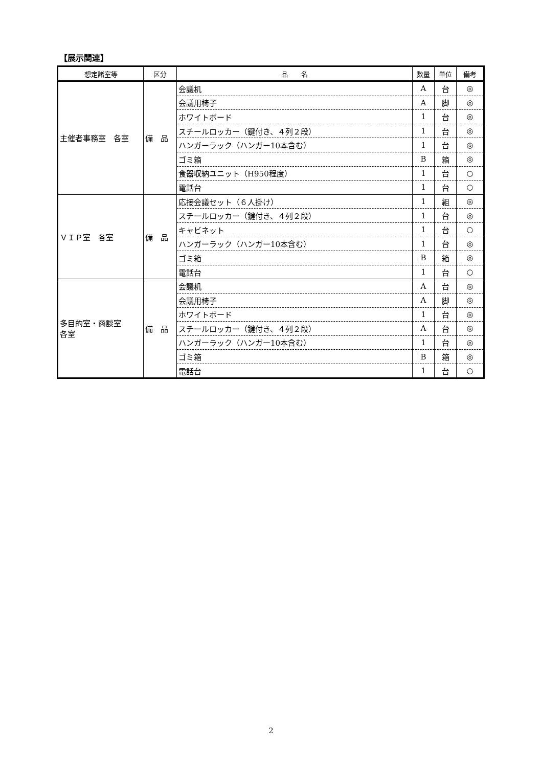【展示関連】
| 想定諸室等 | 区分 | 品 名 | 数量 | 単位 | 備考 |
| --- | --- | --- | --- | --- | --- |
| 主催者事務室 各室 | 備 品 | 会議机 | A | 台 | ◎ |
| | | 会議用椅子 | A | 脚 | ◎ |
| | | ホワイトボード | 1 | 台 | ◎ |
| | | スチールロッカー（鍵付き、４列２段） | 1 | 台 | ◎ |
| | | ハンガーラック（ハンガー10本含む） | 1 | 台 | ◎ |
| | | ゴミ箱 | B | 箱 | ◎ |
| | | 食器収納ユニット（H950程度） | 1 | 台 | ○ |
| | | 電話台 | 1 | 台 | ○ |
| ＶＩＰ室 各室 | 備 品 | 応接会議セット（６人掛け） | 1 | 組 | ◎ |
| | | スチールロッカー（鍵付き、４列２段） | 1 | 台 | ◎ |
| | | キャビネット | 1 | 台 | ○ |
| | | ハンガーラック（ハンガー10本含む） | 1 | 台 | ◎ |
| | | ゴミ箱 | B | 箱 | ◎ |
| | | 電話台 | 1 | 台 | ○ |
| 多目的室・商談室 各室 | 備 品 | 会議机 | A | 台 | ◎ |
| | | 会議用椅子 | A | 脚 | ◎ |
| | | ホワイトボード | 1 | 台 | ◎ |
| | | スチールロッカー（鍵付き、４列２段） | A | 台 | ◎ |
| | | ハンガーラック（ハンガー10本含む） | 1 | 台 | ◎ |
| | | ゴミ箱 | B | 箱 | ◎ |
| | | 電話台 | 1 | 台 | ○ |
2